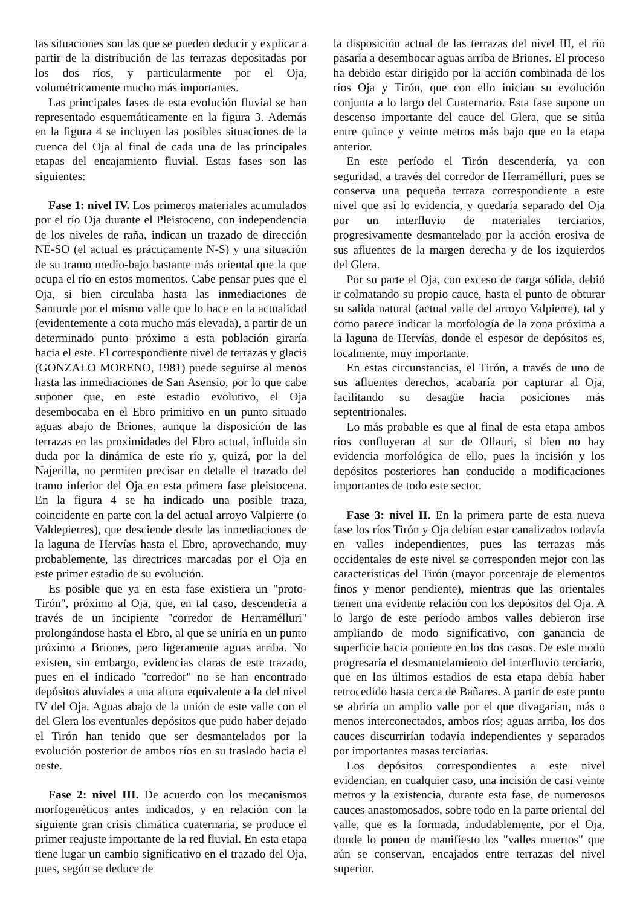tas situaciones son las que se pueden deducir y explicar a partir de la distribución de las terrazas depositadas por los dos ríos, y particularmente por el Oja, volumétricamente mucho más importantes.
Las principales fases de esta evolución fluvial se han representado esquemáticamente en la figura 3. Además en la figura 4 se incluyen las posibles situaciones de la cuenca del Oja al final de cada una de las principales etapas del encajamiento fluvial. Estas fases son las siguientes:
Fase 1: nivel IV. Los primeros materiales acumulados por el río Oja durante el Pleistoceno, con independencia de los niveles de raña, indican un trazado de dirección NE-SO (el actual es prácticamente N-S) y una situación de su tramo medio-bajo bastante más oriental que la que ocupa el río en estos momentos. Cabe pensar pues que el Oja, si bien circulaba hasta las inmediaciones de Santurde por el mismo valle que lo hace en la actualidad (evidentemente a cota mucho más elevada), a partir de un determinado punto próximo a esta población giraría hacia el este. El correspondiente nivel de terrazas y glacis (GONZALO MORENO, 1981) puede seguirse al menos hasta las inmediaciones de San Asensio, por lo que cabe suponer que, en este estadio evolutivo, el Oja desembocaba en el Ebro primitivo en un punto situado aguas abajo de Briones, aunque la disposición de las terrazas en las proximidades del Ebro actual, influida sin duda por la dinámica de este río y, quizá, por la del Najerilla, no permiten precisar en detalle el trazado del tramo inferior del Oja en esta primera fase pleistocena. En la figura 4 se ha indicado una posible traza, coincidente en parte con la del actual arroyo Valpierre (o Valdepierres), que desciende desde las inmediaciones de la laguna de Hervías hasta el Ebro, aprovechando, muy probablemente, las directrices marcadas por el Oja en este primer estadio de su evolución.
Es posible que ya en esta fase existiera un "proto-Tirón", próximo al Oja, que, en tal caso, descendería a través de un incipiente "corredor de Herramélluri" prolongándose hasta el Ebro, al que se uniría en un punto próximo a Briones, pero ligeramente aguas arriba. No existen, sin embargo, evidencias claras de este trazado, pues en el indicado "corredor" no se han encontrado depósitos aluviales a una altura equivalente a la del nivel IV del Oja. Aguas abajo de la unión de este valle con el del Glera los eventuales depósitos que pudo haber dejado el Tirón han tenido que ser desmantelados por la evolución posterior de ambos ríos en su traslado hacia el oeste.
Fase 2: nivel III. De acuerdo con los mecanismos morfogenéticos antes indicados, y en relación con la siguiente gran crisis climática cuaternaria, se produce el primer reajuste importante de la red fluvial. En esta etapa tiene lugar un cambio significativo en el trazado del Oja, pues, según se deduce de
la disposición actual de las terrazas del nivel III, el río pasaría a desembocar aguas arriba de Briones. El proceso ha debido estar dirigido por la acción combinada de los ríos Oja y Tirón, que con ello inician su evolución conjunta a lo largo del Cuaternario. Esta fase supone un descenso importante del cauce del Glera, que se sitúa entre quince y veinte metros más bajo que en la etapa anterior.
En este período el Tirón descendería, ya con seguridad, a través del corredor de Herramélluri, pues se conserva una pequeña terraza correspondiente a este nivel que así lo evidencia, y quedaría separado del Oja por un interfluvio de materiales terciarios, progresivamente desmantelado por la acción erosiva de sus afluentes de la margen derecha y de los izquierdos del Glera.
Por su parte el Oja, con exceso de carga sólida, debió ir colmatando su propio cauce, hasta el punto de obturar su salida natural (actual valle del arroyo Valpierre), tal y como parece indicar la morfología de la zona próxima a la laguna de Hervías, donde el espesor de depósitos es, localmente, muy importante.
En estas circunstancias, el Tirón, a través de uno de sus afluentes derechos, acabaría por capturar al Oja, facilitando su desagüe hacia posiciones más septentrionales.
Lo más probable es que al final de esta etapa ambos ríos confluyeran al sur de Ollauri, si bien no hay evidencia morfológica de ello, pues la incisión y los depósitos posteriores han conducido a modificaciones importantes de todo este sector.
Fase 3: nivel II. En la primera parte de esta nueva fase los ríos Tirón y Oja debían estar canalizados todavía en valles independientes, pues las terrazas más occidentales de este nivel se corresponden mejor con las características del Tirón (mayor porcentaje de elementos finos y menor pendiente), mientras que las orientales tienen una evidente relación con los depósitos del Oja. A lo largo de este período ambos valles debieron irse ampliando de modo significativo, con ganancia de superficie hacia poniente en los dos casos. De este modo progresaría el desmantelamiento del interfluvio terciario, que en los últimos estadios de esta etapa debía haber retrocedido hasta cerca de Bañares. A partir de este punto se abriría un amplio valle por el que divagarían, más o menos interconectados, ambos ríos; aguas arriba, los dos cauces discurrirían todavía independientes y separados por importantes masas terciarias.
Los depósitos correspondientes a este nivel evidencian, en cualquier caso, una incisión de casi veinte metros y la existencia, durante esta fase, de numerosos cauces anastomosados, sobre todo en la parte oriental del valle, que es la formada, indudablemente, por el Oja, donde lo ponen de manifiesto los "valles muertos" que aún se conservan, encajados entre terrazas del nivel superior.